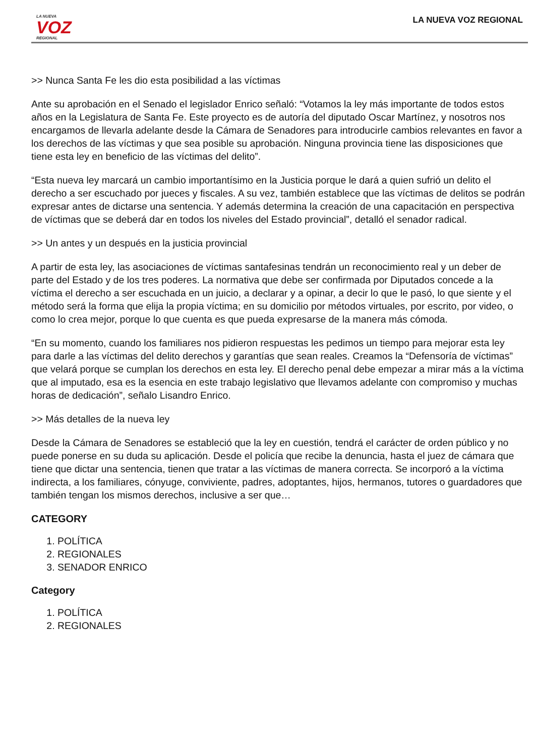LA NUEVA
VOZ
REGIONAL
LA NUEVA VOZ REGIONAL
>> Nunca Santa Fe les dio esta posibilidad a las víctimas
Ante su aprobación en el Senado el legislador Enrico señaló: “Votamos la ley más importante de todos estos años en la Legislatura de Santa Fe. Este proyecto es de autoría del diputado Oscar Martínez, y nosotros nos encargamos de llevarla adelante desde la Cámara de Senadores para introducirle cambios relevantes en favor a los derechos de las víctimas y que sea posible su aprobación. Ninguna provincia tiene las disposiciones que tiene esta ley en beneficio de las víctimas del delito”.
“Esta nueva ley marcará un cambio importantísimo en la Justicia porque le dará a quien sufrió un delito el derecho a ser escuchado por jueces y fiscales. A su vez, también establece que las víctimas de delitos se podrán expresar antes de dictarse una sentencia. Y además determina la creación de una capacitación en perspectiva de víctimas que se deberá dar en todos los niveles del Estado provincial”, detalló el senador radical.
>> Un antes y un después en la justicia provincial
A partir de esta ley, las asociaciones de víctimas santafesinas tendrán un reconocimiento real y un deber de parte del Estado y de los tres poderes. La normativa que debe ser confirmada por Diputados concede a la víctima el derecho a ser escuchada en un juicio, a declarar y a opinar, a decir lo que le pasó, lo que siente y el método será la forma que elija la propia víctima; en su domicilio por métodos virtuales, por escrito, por video, o como lo crea mejor, porque lo que cuenta es que pueda expresarse de la manera más cómoda.
“En su momento, cuando los familiares nos pidieron respuestas les pedimos un tiempo para mejorar esta ley para darle a las víctimas del delito derechos y garantías que sean reales. Creamos la “Defensoría de víctimas” que velará porque se cumplan los derechos en esta ley. El derecho penal debe empezar a mirar más a la víctima que al imputado, esa es la esencia en este trabajo legislativo que llevamos adelante con compromiso y muchas horas de dedicación”, señalo Lisandro Enrico.
>> Más detalles de la nueva ley
Desde la Cámara de Senadores se estableció que la ley en cuestión, tendrá el carácter de orden público y no puede ponerse en su duda su aplicación. Desde el policía que recibe la denuncia, hasta el juez de cámara que tiene que dictar una sentencia, tienen que tratar a las víctimas de manera correcta. Se incorporó a la víctima indirecta, a los familiares, cónyuge, conviviente, padres, adoptantes, hijos, hermanos, tutores o guardadores que también tengan los mismos derechos, inclusive a ser que…
CATEGORY
1. POLÍTICA
2. REGIONALES
3. SENADOR ENRICO
Category
1. POLÍTICA
2. REGIONALES